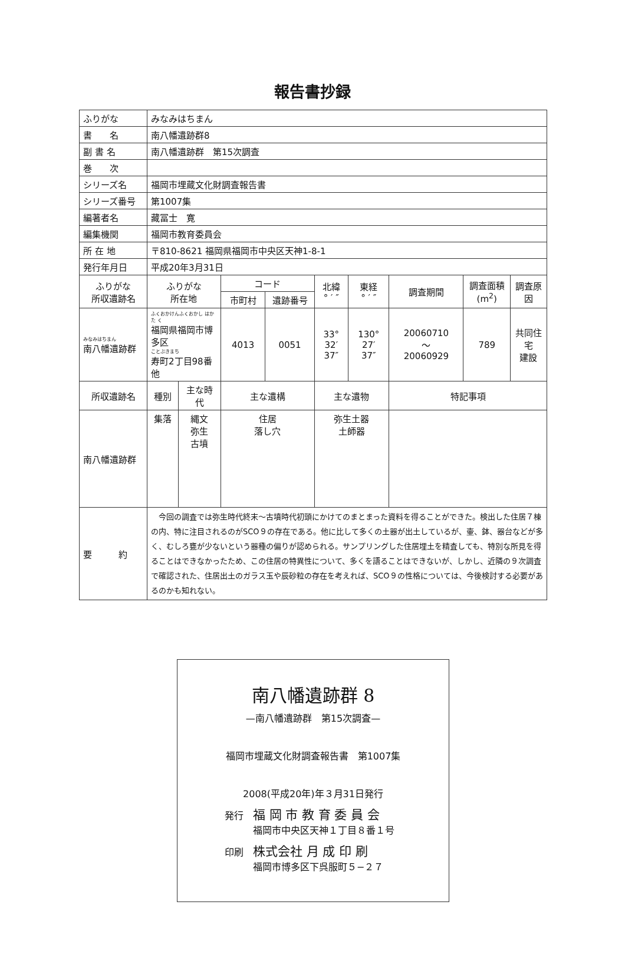報告書抄録
| ふりがな | みなみはちまん | | | | | | | | |
| 書 名 | 南八幡遺跡群8 | | | | | | | | |
| 副 書 名 | 南八幡遺跡群 第15次調査 | | | | | | | | |
| 巻 次 | | | | | | | | | |
| シリーズ名 | 福岡市埋蔵文化財調査報告書 | | | | | | | | |
| シリーズ番号 | 第1007集 | | | | | | | | |
| 編著者名 | 藏冨士 寛 | | | | | | | | |
| 編集機関 | 福岡市教育委員会 | | | | | | | | |
| 所 在 地 | 〒810-8621 福岡県福岡市中央区天神1-8-1 | | | | | | | | |
| 発行年月日 | 平成20年3月31日 | | | | | | | | |
| ふりがな 所収遺跡名 | ふりがな 所在地 | | コード | | 北緯 ° ′ ″ | 東経 ° ′ ″ | 調査期間 | 調査面積 (m<sup>2</sup>) | 調査原因 |
| | | | 市町村 | 遺跡番号 | | | | | |
| みなみはちまん 南八幡遺跡群 | ふくおかけんふくおかし はかた く 福岡県福岡市博多区 ことぶきまち 寿町2丁目98番他 | | 4013 | 0051 | 33° 32′ 37″ | 130° 27′ 37″ | 20060710 〜 20060929 | 789 | 共同住宅 建設 |
| 所収遺跡名 | 種別 | 主な時代 | 主な遺構 | | 主な遺物 | | 特記事項 | | |
| 南八幡遺跡群 | 集落 | 縄文 弥生 古墳 | 住居 落し穴 | | 弥生土器 土師器 | | | | |
| 要 約 | 今回の調査では弥生時代終末〜古墳時代初頭にかけてのまとまった資料を得ることができた。検出した住居７棟の内、特に注目されるのがSCO９の存在である。他に比して多くの土器が出土しているが、壷、鉢、器台などが多く、むしろ甕が少ないという器種の偏りが認められる。サンプリングした住居埋土を精査しても、特別な所見を得ることはできなかったため、この住居の特異性について、多くを語ることはできないが、しかし、近隣の９次調査で確認された、住居出土のガラス玉や辰砂粒の存在を考えれば、SCO９の性格については、今後検討する必要があるのかも知れない。 | | | | | | | | |
南八幡遺跡群 8
—南八幡遺跡群　第15次調査—
福岡市埋蔵文化財調査報告書　第1007集
2008(平成20年)年３月31日発行
発行　福 岡 市 教 育 委 員 会
　　　福岡市中央区天神１丁目８番１号
印刷　株式会社 月 成 印 刷
　　　福岡市博多区下呉服町５−２７